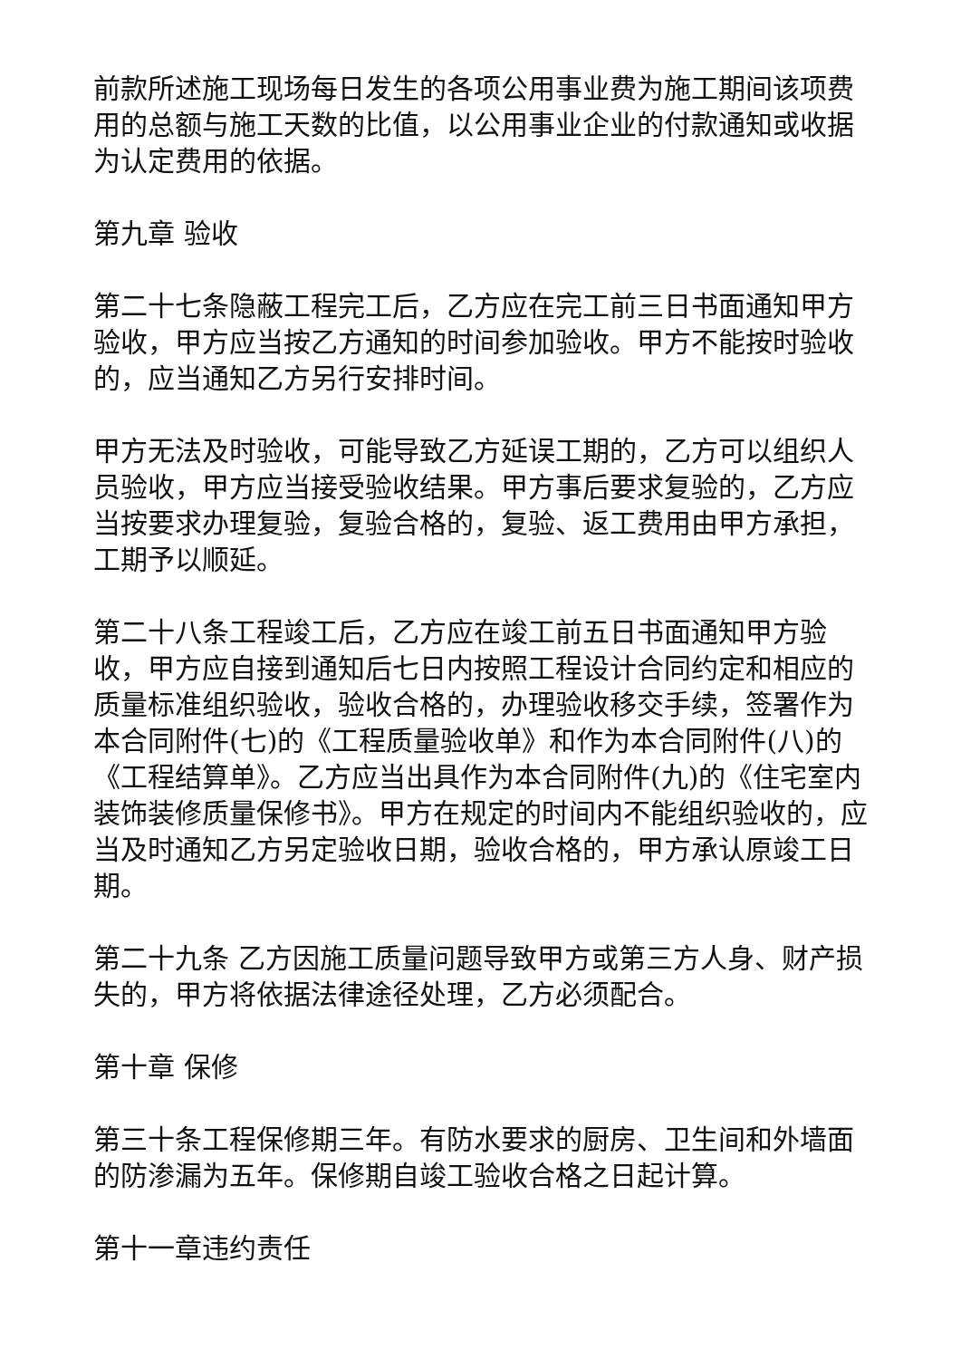前款所述施工现场每日发生的各项公用事业费为施工期间该项费用的总额与施工天数的比值，以公用事业企业的付款通知或收据为认定费用的依据。
第九章 验收
第二十七条隐蔽工程完工后，乙方应在完工前三日书面通知甲方验收，甲方应当按乙方通知的时间参加验收。甲方不能按时验收的，应当通知乙方另行安排时间。
甲方无法及时验收，可能导致乙方延误工期的，乙方可以组织人员验收，甲方应当接受验收结果。甲方事后要求复验的，乙方应当按要求办理复验，复验合格的，复验、返工费用由甲方承担，工期予以顺延。
第二十八条工程竣工后，乙方应在竣工前五日书面通知甲方验收，甲方应自接到通知后七日内按照工程设计合同约定和相应的质量标准组织验收，验收合格的，办理验收移交手续，签署作为本合同附件(七)的《工程质量验收单》和作为本合同附件(八)的《工程结算单》。乙方应当出具作为本合同附件(九)的《住宅室内装饰装修质量保修书》。甲方在规定的时间内不能组织验收的，应当及时通知乙方另定验收日期，验收合格的，甲方承认原竣工日期。
第二十九条 乙方因施工质量问题导致甲方或第三方人身、财产损失的，甲方将依据法律途径处理，乙方必须配合。
第十章 保修
第三十条工程保修期三年。有防水要求的厨房、卫生间和外墙面的防渗漏为五年。保修期自竣工验收合格之日起计算。
第十一章违约责任